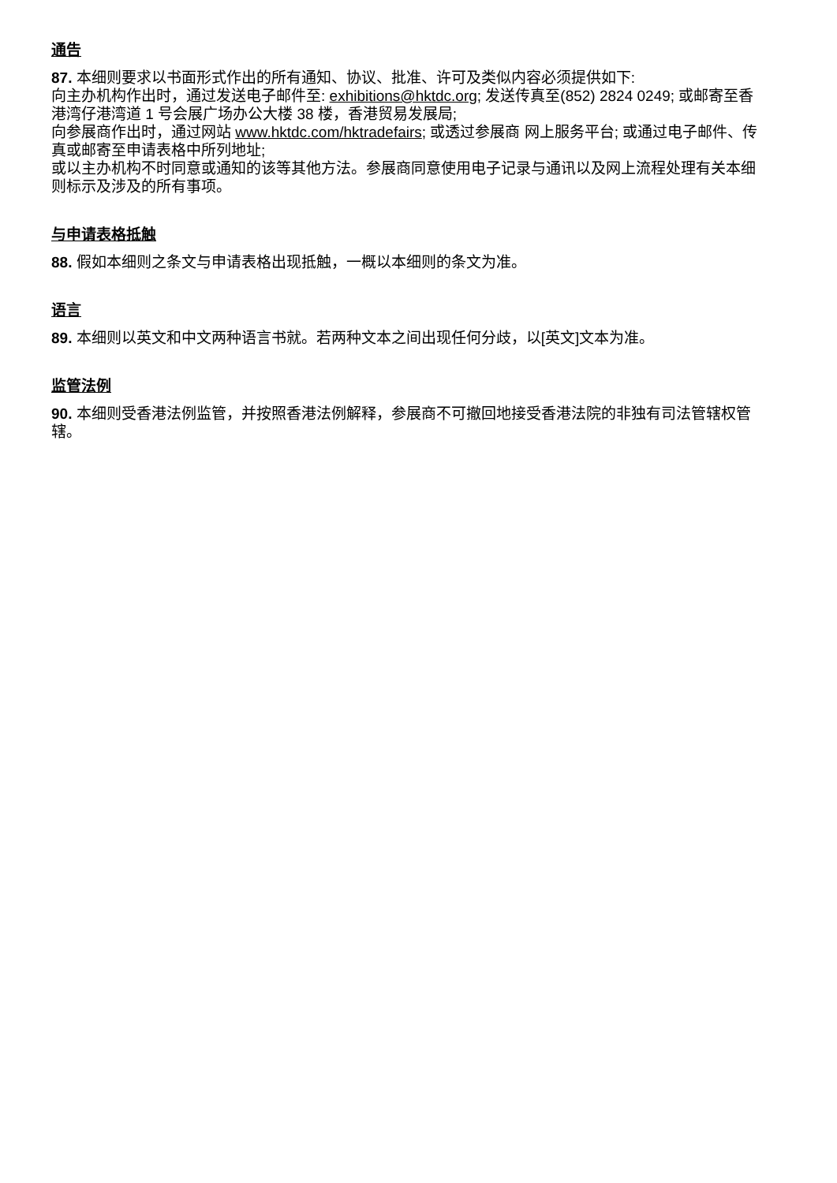通告
87. 本细则要求以书面形式作出的所有通知、协议、批准、许可及类似内容必须提供如下:
向主办机构作出时，通过发送电子邮件至: exhibitions@hktdc.org; 发送传真至(852) 2824 0249; 或邮寄至香港湾仔港湾道 1 号会展广场办公大楼 38 楼，香港贸易发展局;
向参展商作出时，通过网站 www.hktdc.com/hktradefairs; 或透过参展商 网上服务平台; 或通过电子邮件、传真或邮寄至申请表格中所列地址;
或以主办机构不时同意或通知的该等其他方法。参展商同意使用电子记录与通讯以及网上流程处理有关本细则标示及涉及的所有事项。
与申请表格抵触
88. 假如本细则之条文与申请表格出现抵触，一概以本细则的条文为准。
语言
89. 本细则以英文和中文两种语言书就。若两种文本之间出现任何分歧，以[英文]文本为准。
监管法例
90. 本细则受香港法例监管，并按照香港法例解释，参展商不可撤回地接受香港法院的非独有司法管辖权管辖。